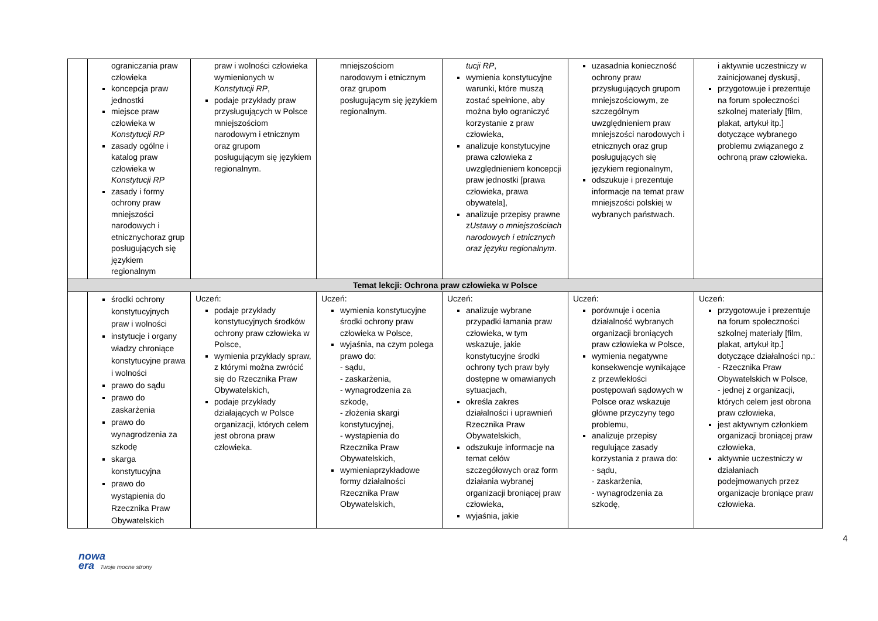| | ograniczania praw człowieka koncepcja praw jednostki miejsce praw człowieka w Konstytucji RP zasady ogólne i katalog praw człowieka w Konstytucji RP zasady i formy ochrony praw mniejszości narodowych i etnicznychoraz grup posługujących się językiem regionalnym | praw i wolności człowieka wymienionych w Konstytucji RP , podaje przykłady praw przysługujących w Polsce mniejszościom narodowym i etnicznym oraz grupom posługującym się językiem regionalnym. | mniejszościom narodowym i etnicznym oraz grupom posługującym się językiem regionalnym. | tucji RP , wymienia konstytucyjne warunki, które muszą zostać spełnione, aby można było ograniczyć korzystanie z praw człowieka, analizuje konstytucyjne prawa człowieka z uwzględnieniem koncepcji praw jednostki [prawa człowieka, prawa obywatela], analizuje przepisy prawne z Ustawy o mniejszościach narodowych i etnicznych oraz języku regionalnym . | uzasadnia konieczność ochrony praw przysługujących grupom mniejszościowym, ze szczególnym uwzględnieniem praw mniejszości narodowych i etnicznych oraz grup posługujących się językiem regionalnym, odszukuje i prezentuje informacje na temat praw mniejszości polskiej w wybranych państwach. | i aktywnie uczestniczy w zainicjowanej dyskusji, przygotowuje i prezentuje na forum społeczności szkolnej materiały [film, plakat, artykuł itp.] dotyczące wybranego problemu związanego z ochroną praw człowieka. |
| Temat lekcji: Ochrona praw człowieka w Polsce | | | | | | |
| | środki ochrony konstytucyjnych praw i wolności instytucje i organy władzy chroniące konstytucyjne prawa i wolności prawo do sądu prawo do zaskarżenia prawo do wynagrodzenia za szkodę skarga konstytucyjna prawo do wystąpienia do Rzecznika Praw Obywatelskich | Uczeń: podaje przykłady konstytucyjnych środków ochrony praw człowieka w Polsce, wymienia przykłady spraw, z którymi można zwrócić się do Rzecznika Praw Obywatelskich, podaje przykłady działających w Polsce organizacji, których celem jest obrona praw człowieka. | Uczeń: wymienia konstytucyjne środki ochrony praw człowieka w Polsce, wyjaśnia, na czym polega prawo do: - sądu, - zaskarżenia, - wynagrodzenia za szkodę, - złożenia skargi konstytucyjnej, - wystąpienia do Rzecznika Praw Obywatelskich, wymieniaprzykładowe formy działalności Rzecznika Praw Obywatelskich, | Uczeń: analizuje wybrane przypadki łamania praw człowieka, w tym wskazuje, jakie konstytucyjne środki ochrony tych praw były dostępne w omawianych sytuacjach, określa zakres działalności i uprawnień Rzecznika Praw Obywatelskich, odszukuje informacje na temat celów szczegółowych oraz form działania wybranej organizacji broniącej praw człowieka, wyjaśnia, jakie | Uczeń: porównuje i ocenia działalność wybranych organizacji broniących praw człowieka w Polsce, wymienia negatywne konsekwencje wynikające z przewlekłości postępowań sądowych w Polsce oraz wskazuje główne przyczyny tego problemu, analizuje przepisy regulujące zasady korzystania z prawa do: - sądu, - zaskarżenia, - wynagrodzenia za szkodę, | Uczeń: przygotowuje i prezentuje na forum społeczności szkolnej materiały [film, plakat, artykuł itp.] dotyczące działalności np.: - Rzecznika Praw Obywatelskich w Polsce, - jednej z organizacji, których celem jest obrona praw człowieka, jest aktywnym członkiem organizacji broniącej praw człowieka, aktywnie uczestniczy w działaniach podejmowanych przez organizacje broniące praw człowieka. |
4
nowa
era Twoje mocne strony